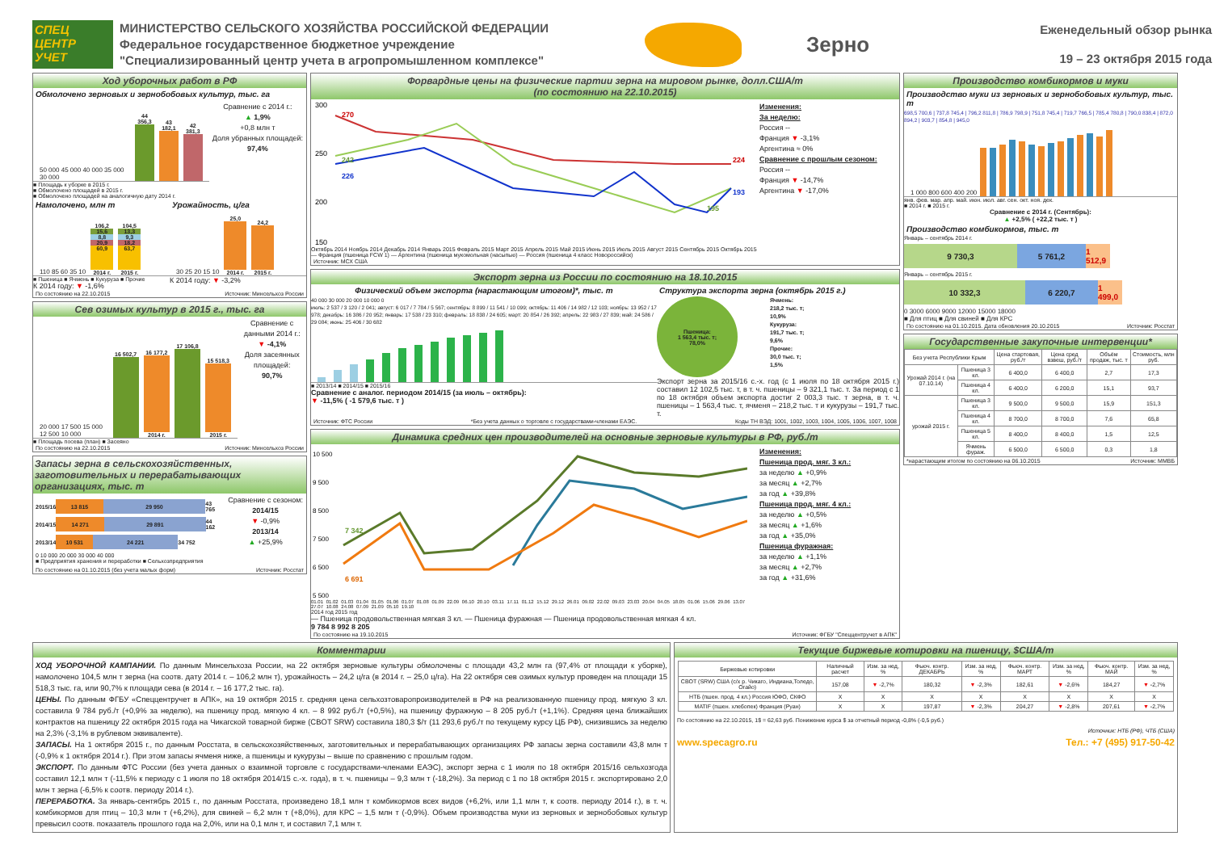СПЕЦ ЦЕНТР УЧЕТ
МИНИСТЕРСТВО СЕЛЬСКОГО ХОЗЯЙСТВА РОССИЙСКОЙ ФЕДЕРАЦИИ
Федеральное государственное бюджетное учреждение
"Специализированный центр учета в агропромышленном комплексе"
Зерно
Еженедельный обзор рынка
19 – 23 октября 2015 года
Ход уборочных работ в РФ
Обмолочено зерновых и зернобобовых культур, тыс. га
50 000 45 000 40 000 35 000 30 000
44 356,3
43 182,1
42 381,3
■ Площадь к уборке в 2015 г.
■ Обмолочено площадей в 2015 г.
■ Обмолочено площадей на аналогичную дату 2014 г.
Сравнение с 2014 г.:
▲ 1,9%
+0,8 млн т
Доля убранных площадей:
97,4%
Намолочено, млн т
110 85 60 35 10
106,2
15,6
8,8
20,9
60,9
2014 г.
104,5
13,3
9,3
18,2
63,7
2015 г.
■ Пшеница ■ Ячмень ■ Кукуруза ■ Прочие
К 2014 году: ▼ -1,6%
Урожайность, ц/га
30 25 20 15 10
25,0
2014 г.
24,2
2015 г.
К 2014 году: ▼ -3,2%
По состоянию на 22.10.2015 Источник: Минсельхоз России
Сев озимых культур в 2015 г., тыс. га
20 000 17 500 15 000 12 500 10 000
16 502,7
16 177,2
2014 г.
17 106,8
15 518,3
2015 г.
■ Площадь посева (план) ■ Засеяно
Сравнение с данными 2014 г.:
▼ -4,1%
Доля засеянных площадей:
90,7%
По состоянию на 22.10.2015 Источник: Минсельхоз России
Запасы зерна в сельскохозяйственных, заготовительных и перерабатывающих организациях, тыс. т
2015/16
13 815 29 950
43 765
2014/15
14 271 29 891
44 162
2013/14
10 531 24 221
34 752
0 10 000 20 000 30 000 40 000
■ Предприятия хранения и переработки ■ Сельхозпредприятия
Сравнение с сезоном:
2014/15
▼ -0,9%
2013/14
▲ +25,9%
По состоянию на 01.10.2015 (без учета малых форм) Источник: Росстат
Форвардные цены на физические партии зерна на мировом рынке, долл.США/т
(по состоянию на 22.10.2015)
300
250
200
150
270
242
226
224
193
195
Октябрь 2014 Ноябрь 2014 Декабрь 2014 Январь 2015 Февраль 2015 Март 2015 Апрель 2015 Май 2015 Июнь 2015 Июль 2015 Август 2015 Сентябрь 2015 Октябрь 2015
— Франция (пшеница FCW 1) — Аргентина (пшеница мукомольная (насыпью) — Россия (пшеница 4 класс Новороссийск)
Изменения:
За неделю:
Россия --
Франция ▼ -3,1%
Аргентина ≈ 0%
Сравнение с прошлым сезоном:
Россия --
Франция ▼ -14,7%
Аргентина ▼ -17,0%
Источник: МСХ США
Экспорт зерна из России по состоянию на 18.10.2015
Физический объем экспорта (нарастающим итогом)*, тыс. т
40 000 30 000 20 000 10 000 0
июль: 2 537 / 3 120 / 2 041; август: 6 017 / 7 784 / 5 567; сентябрь: 8 899 / 11 541 / 10 099; октябрь: 11 406 / 14 982 / 12 103; ноябрь: 13 952 / 17 978; декабрь: 16 386 / 20 952; январь: 17 538 / 23 310; февраль: 18 838 / 24 605; март: 20 854 / 26 392; апрель: 22 983 / 27 839; май: 24 586 / 29 084; июнь: 25 406 / 30 682
■ 2013/14 ■ 2014/15 ■ 2015/16
Сравнение с аналог. периодом 2014/15 (за июль – октябрь):
▼ -11,5% ( -1 579,6 тыс. т )
Структура экспорта зерна (октябрь 2015 г.)
Пшеница:
1 563,4 тыс. т;
78,0%
Ячмень:
218,2 тыс. т;
10,9%
Кукуруза:
191,7 тыс. т;
9,6%
Прочие:
30,0 тыс. т;
1,5%
Экспорт зерна за 2015/16 с.-х. год (с 1 июля по 18 октября 2015 г.) составил 12 102,5 тыс. т, в т. ч. пшеницы – 9 321,1 тыс. т. За период с 1 по 18 октября объем экспорта достиг 2 003,3 тыс. т зерна, в т. ч. пшеницы – 1 563,4 тыс. т, ячменя – 218,2 тыс. т и кукурузы – 191,7 тыс. т.
Источник: ФТС России *Без учета данных о торговле с государствами-членами ЕАЭС. Коды ТН ВЭД: 1001, 1002, 1003, 1004, 1005, 1006, 1007, 1008
Динамика средних цен производителей на основные зерновые культуры в РФ, руб./т
10 500
9 500
8 500
7 500
6 500
5 500
7 342
6 691
01.01 01.02 01.03 01.04 01.05 01.06 01.07 01.08 01.09 22.09 06.10 20.10 03.11 17.11 01.12 15.12 29.12 26.01 09.02 22.02 09.03 23.03 20.04 04.05 18.05 01.06 15.06 29.06 13.07 27.07 10.08 24.08 07.09 21.09 05.10 19.10
2014 год 2015 год
— Пшеница продовольственная мягкая 3 кл. — Пшеница фуражная — Пшеница продовольственная мягкая 4 кл.
9 784 8 992 8 205
Изменения:
Пшеница прод. мяг. 3 кл.:
за неделю ▲ +0,9%
за месяц ▲ +2,7%
за год ▲ +39,8%
Пшеница прод. мяг. 4 кл.:
за неделю ▲ +0,5%
за месяц ▲ +1,6%
за год ▲ +35,0%
Пшеница фуражная:
за неделю ▲ +1,1%
за месяц ▲ +2,7%
за год ▲ +31,6%
По состоянию на 19.10.2015 Источник: ФГБУ "Спеццентручет в АПК"
Производство комбикормов и муки
Производство муки из зерновых и зернобобовых культур, тыс. т
698,5 700,6 | 737,8 745,4 | 796,2 811,8 | 786,9 798,9 | 751,8 745,4 | 719,7 766,5 | 785,4 780,8 | 790,0 838,4 | 872,0 894,2 | 903,7 | 854,8 | 945,0
1 000 800 600 400 200
янв. фев. мар. апр. май. июн. июл. авг. сен. окт. ноя. дек.
■ 2014 г. ■ 2015 г.
Сравнение с 2014 г. (Сентябрь):
▲ +2,5% ( +22,2 тыс. т )
Производство комбикормов, тыс. т
Январь – сентябрь 2014 г.
9 730,3 5 761,2
1 512,9
Январь – сентябрь 2015 г.
10 332,3 6 220,7
1 499,0
0 3000 6000 9000 12000 15000 18000
■ Для птиц ■ Для свиней ■ Для КРС
По состоянию на 01.10.2015. Дата обновления 20.10.2015 Источник: Росстат
Государственные закупочные интервенции*
| Без учета Республики Крым | | Цена стартовая, руб./т | Цена сред взвеш, руб./т | Объём продаж, тыс. т | Стоимость, млн руб. |
| --- | --- | --- | --- | --- | --- |
| Урожай 2014 г. (на 07.10.14) | Пшеница 3 кл. | 6 400,0 | 6 400,0 | 2,7 | 17,3 |
| | Пшеница 4 кл. | 6 400,0 | 6 200,0 | 15,1 | 93,7 |
| урожай 2015 г. | Пшеница 3 кл. | 9 500,0 | 9 500,0 | 15,9 | 151,3 |
| | Пшеница 4 кл. | 8 700,0 | 8 700,0 | 7,6 | 65,8 |
| | Пшеница 5 кл. | 8 400,0 | 8 400,0 | 1,5 | 12,5 |
| | Ячмень фураж. | 6 500,0 | 6 500,0 | 0,3 | 1,8 |
*нарастающим итогом по состоянию на 06.10.2015 Источник: ММВБ
Комментарии
ХОД УБОРОЧНОЙ КАМПАНИИ. По данным Минсельхоза России, на 22 октября зерновые культуры обмолочены с площади 43,2 млн га (97,4% от площади к уборке), намолочено 104,5 млн т зерна (на соотв. дату 2014 г. – 106,2 млн т), урожайность – 24,2 ц/га (в 2014 г. – 25,0 ц/га). На 22 октября сев озимых культур проведен на площади 15 518,3 тыс. га, или 90,7% к площади сева (в 2014 г. – 16 177,2 тыс. га).
ЦЕНЫ. По данным ФГБУ «Спеццентручет в АПК», на 19 октября 2015 г. средняя цена сельхозтоваропроизводителей в РФ на реализованную пшеницу прод. мягкую 3 кл. составила 9 784 руб./т (+0,9% за неделю), на пшеницу прод. мягкую 4 кл. – 8 992 руб./т (+0,5%), на пшеницу фуражную – 8 205 руб./т (+1,1%). Средняя цена ближайших контрактов на пшеницу 22 октября 2015 года на Чикагской товарной бирже (CBOT SRW) составила 180,3 $/т (11 293,6 руб./т по текущему курсу ЦБ РФ), снизившись за неделю на 2,3% (-3,1% в рублевом эквиваленте).
ЗАПАСЫ. На 1 октября 2015 г., по данным Росстата, в сельскохозяйственных, заготовительных и перерабатывающих организациях РФ запасы зерна составили 43,8 млн т (-0,9% к 1 октября 2014 г.). При этом запасы ячменя ниже, а пшеницы и кукурузы – выше по сравнению с прошлым годом.
ЭКСПОРТ. По данным ФТС России (без учета данных о взаимной торговле с государствами-членами ЕАЭС), экспорт зерна с 1 июля по 18 октября 2015/16 сельхозгода составил 12,1 млн т (-11,5% к периоду с 1 июля по 18 октября 2014/15 с.-х. года), в т. ч. пшеницы – 9,3 млн т (-18,2%). За период с 1 по 18 октября 2015 г. экспортировано 2,0 млн т зерна (-6,5% к соотв. периоду 2014 г.).
ПЕРЕРАБОТКА. За январь-сентябрь 2015 г., по данным Росстата, произведено 18,1 млн т комбикормов всех видов (+6,2%, или 1,1 млн т, к соотв. периоду 2014 г.), в т. ч. комбикормов для птиц – 10,3 млн т (+6,2%), для свиней – 6,2 млн т (+8,0%), для КРС – 1,5 млн т (-0,9%). Объем производства муки из зерновых и зернобобовых культур превысил соотв. показатель прошлого года на 2,0%, или на 0,1 млн т, и составил 7,1 млн т.
Текущие биржевые котировки на пшеницу, $США/т
| Биржевые котировки | Наличный расчет | Изм. за нед, % | Фьюч. контр. ДЕКАБРЬ | Изм. за нед, % | Фьюч. контр. МАРТ | Изм. за нед, % | Фьюч. контр. МАЙ | Изм. за нед, % |
| --- | --- | --- | --- | --- | --- | --- | --- | --- |
| CBOT (SRW) США (с/х р. Чикаго, Индиана,Толедо, Огайо) | 157,08 | ▼ -2,7% | 180,32 | ▼ -2,3% | 182,61 | ▼ -2,6% | 184,27 | ▼ -2,7% |
| НТБ (пшен. прод. 4 кл.) Россия ЮФО, СКФО | X | X | X | X | X | X | X | X |
| MATIF (пшен. хлебопек) Франция (Руан) | X | X | 197,87 | ▼ -2,3% | 204,27 | ▼ -2,8% | 207,61 | ▼ -2,7% |
По состоянию на 22.10.2015, 1$ = 62,63 руб. Понижение курса $ за отчетный период -0,8% (-0,5 руб.)
Источник: НТБ (РФ), ЧТБ (США)
www.specagro.ru Тел.: +7 (495) 917-50-42